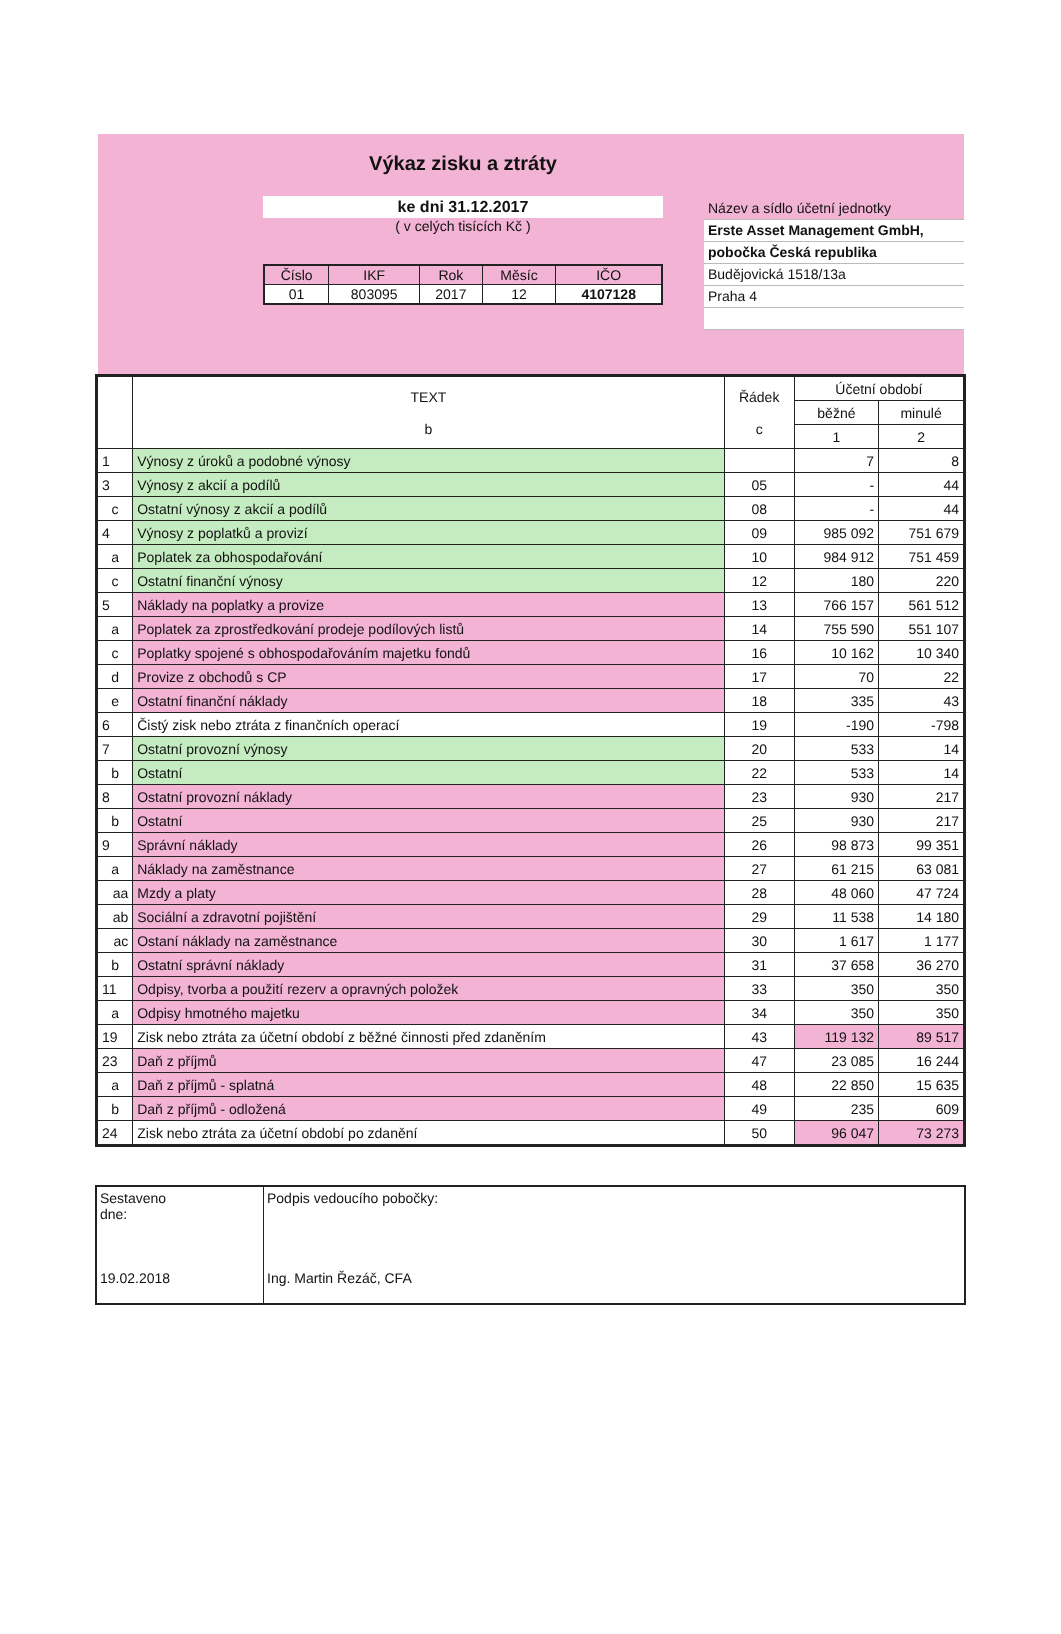Výkaz zisku a ztráty
ke dni 31.12.2017
( v celých tisících Kč )
| Číslo | IKF | Rok | Měsíc | IČO |
| 01 | 803095 | 2017 | 12 | 4107128 |
Název a sídlo účetní jednotky
Erste Asset Management GmbH,
pobočka Česká republika
Budějovická 1518/13a
Praha 4
| | TEXT b | Řádek c | Účetní období | |
| --- | --- | --- | --- | --- |
| | | | běžné | minulé |
| | | | 1 | 2 |
| 1 | Výnosy z úroků a podobné výnosy | | 7 | 8 |
| 3 | Výnosy z akcií a podílů | 05 | - | 44 |
| c | Ostatní výnosy z akcií a podílů | 08 | - | 44 |
| 4 | Výnosy z poplatků a provizí | 09 | 985 092 | 751 679 |
| a | Poplatek za obhospodařování | 10 | 984 912 | 751 459 |
| c | Ostatní finanční výnosy | 12 | 180 | 220 |
| 5 | Náklady na poplatky a provize | 13 | 766 157 | 561 512 |
| a | Poplatek za zprostředkování prodeje podílových listů | 14 | 755 590 | 551 107 |
| c | Poplatky spojené s obhospodařováním majetku fondů | 16 | 10 162 | 10 340 |
| d | Provize z obchodů s CP | 17 | 70 | 22 |
| e | Ostatní finanční náklady | 18 | 335 | 43 |
| 6 | Čistý zisk nebo ztráta z finančních operací | 19 | -190 | -798 |
| 7 | Ostatní provozní výnosy | 20 | 533 | 14 |
| b | Ostatní | 22 | 533 | 14 |
| 8 | Ostatní provozní náklady | 23 | 930 | 217 |
| b | Ostatní | 25 | 930 | 217 |
| 9 | Správní náklady | 26 | 98 873 | 99 351 |
| a | Náklady na zaměstnance | 27 | 61 215 | 63 081 |
| aa | Mzdy a platy | 28 | 48 060 | 47 724 |
| ab | Sociální a zdravotní pojištění | 29 | 11 538 | 14 180 |
| ac | Ostaní náklady na zaměstnance | 30 | 1 617 | 1 177 |
| b | Ostatní správní náklady | 31 | 37 658 | 36 270 |
| 11 | Odpisy, tvorba a použití rezerv a opravných položek | 33 | 350 | 350 |
| a | Odpisy hmotného majetku | 34 | 350 | 350 |
| 19 | Zisk nebo ztráta za účetní období z běžné činnosti před zdaněním | 43 | 119 132 | 89 517 |
| 23 | Daň z příjmů | 47 | 23 085 | 16 244 |
| a | Daň z příjmů - splatná | 48 | 22 850 | 15 635 |
| b | Daň z příjmů - odložená | 49 | 235 | 609 |
| 24 | Zisk nebo ztráta za účetní období po zdanění | 50 | 96 047 | 73 273 |
| Sestaveno dne: 19.02.2018 | Podpis vedoucího pobočky: Ing. Martin Řezáč, CFA |